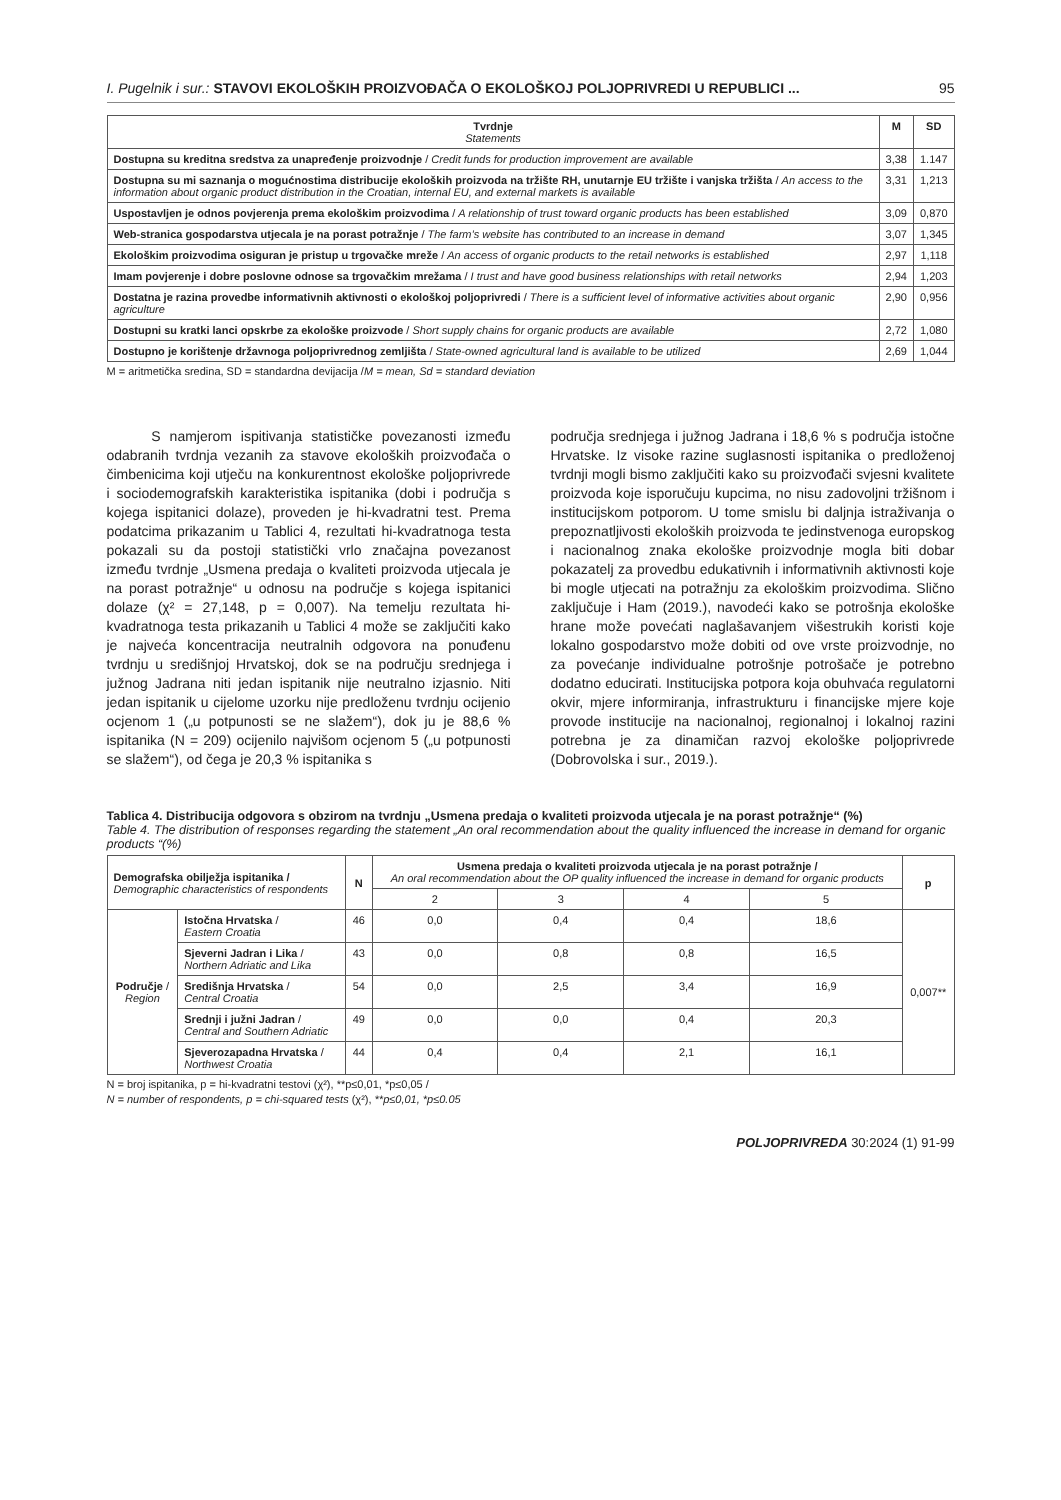I. Pugelnik i sur.: STAVOVI EKOLOŠKIH PROIZVOĐAČA O EKOLOŠKOJ POLJOPRIVREDI U REPUBLICI ... 95
| Tvrdnje Statements | M | SD |
| --- | --- | --- |
| Dostupna su kreditna sredstva za unapređenje proizvodnje / Credit funds for production improvement are available | 3,38 | 1.147 |
| Dostupna su mi saznanja o mogućnostima distribucije ekoloških proizvoda na tržište RH, unutarnje EU tržište i vanjska tržišta / An access to the information about organic product distribution in the Croatian, internal EU, and external markets is available | 3,31 | 1,213 |
| Uspostavljen je odnos povjerenja prema ekološkim proizvodima / A relationship of trust toward organic products has been established | 3,09 | 0,870 |
| Web-stranica gospodarstva utjecala je na porast potražnje / The farm’s website has contributed to an increase in demand | 3,07 | 1,345 |
| Ekološkim proizvodima osiguran je pristup u trgovačke mreže / An access of organic products to the retail networks is established | 2,97 | 1,118 |
| Imam povjerenje i dobre poslovne odnose sa trgovačkim mrežama / I trust and have good business relationships with retail networks | 2,94 | 1,203 |
| Dostatna je razina provedbe informativnih aktivnosti o ekološkoj poljoprivredi / There is a sufficient level of informative activities about organic agriculture | 2,90 | 0,956 |
| Dostupni su kratki lanci opskrbe za ekološke proizvode / Short supply chains for organic products are available | 2,72 | 1,080 |
| Dostupno je korištenje državnoga poljoprivrednog zemljišta / State-owned agricultural land is available to be utilized | 2,69 | 1,044 |
M = aritmetička sredina, SD = standardna devijacija /M = mean, Sd = standard deviation
S namjerom ispitivanja statističke povezanosti između odabranih tvrdnja vezanih za stavove ekoloških proizvođača o čimbenicima koji utječu na konkurentnost ekološke poljoprivrede i sociodemografskih karakteristika ispitanika (dobi i područja s kojega ispitanici dolaze), proveden je hi-kvadratni test. Prema podatcima prikazanim u Tablici 4, rezultati hi-kvadratnoga testa pokazali su da postoji statistički vrlo značajna povezanost između tvrdnje „Usmena predaja o kvaliteti proizvoda utjecala je na porast potražnje“ u odnosu na područje s kojega ispitanici dolaze (χ² = 27,148, p = 0,007). Na temelju rezultata hi-kvadratnoga testa prikazanih u Tablici 4 može se zaključiti kako je najveća koncentracija neutralnih odgovora na ponuđenu tvrdnju u središnjoj Hrvatskoj, dok se na području srednjega i južnog Jadrana niti jedan ispitanik nije neutralno izjasnio. Niti jedan ispitanik u cijelome uzorku nije predloženu tvrdnju ocijenio ocjenom 1 („u potpunosti se ne slažem“), dok ju je 88,6 % ispitanika (N = 209) ocijenilo najvišom ocjenom 5 („u potpunosti se slažem“), od čega je 20,3 % ispitanika s
područja srednjega i južnog Jadrana i 18,6 % s područja istočne Hrvatske. Iz visoke razine suglasnosti ispitanika o predloženoj tvrdnji mogli bismo zaključiti kako su proizvođači svjesni kvalitete proizvoda koje isporučuju kupcima, no nisu zadovoljni tržišnom i institucijskom potporom. U tome smislu bi daljnja istraživanja o prepoznatljivosti ekoloških proizvoda te jedinstvenoga europskog i nacionalnog znaka ekološke proizvodnje mogla biti dobar pokazatelj za provedbu edukativnih i informativnih aktivnosti koje bi mogle utjecati na potražnju za ekološkim proizvodima. Slično zaključuje i Ham (2019.), navodeći kako se potrošnja ekološke hrane može povećati naglašavanjem višestrukih koristi koje lokalno gospodarstvo može dobiti od ove vrste proizvodnje, no za povećanje individualne potrošnje potrošače je potrebno dodatno educirati. Institucijska potpora koja obuhvaća regulatorni okvir, mjere informiranja, infrastrukturu i financijske mjere koje provode institucije na nacionalnoj, regionalnoj i lokalnoj razini potrebna je za dinamičan razvoj ekološke poljoprivrede (Dobrovolska i sur., 2019.).
Tablica 4. Distribucija odgovora s obzirom na tvrdnju „Usmena predaja o kvaliteti proizvoda utjecala je na porast potražnje“ (%)
Table 4. The distribution of responses regarding the statement „An oral recommendation about the quality influenced the increase in demand for organic products “(%)
| Demografska obilježja ispitanika / Demographic characteristics of respondents | | N | Usmena predaja o kvaliteti proizvoda utjecala je na porast potražnje / An oral recommendation about the OP quality influenced the increase in demand for organic products | | | | p |
| --- | --- | --- | --- | --- | --- | --- | --- |
| | | | 2 | 3 | 4 | 5 | |
| Područje / Region | Istočna Hrvatska / Eastern Croatia | 46 | 0,0 | 0,4 | 0,4 | 18,6 | 0,007** |
| | Sjeverni Jadran i Lika / Northern Adriatic and Lika | 43 | 0,0 | 0,8 | 0,8 | 16,5 | |
| | Središnja Hrvatska / Central Croatia | 54 | 0,0 | 2,5 | 3,4 | 16,9 | |
| | Srednji i južni Jadran / Central and Southern Adriatic | 49 | 0,0 | 0,0 | 0,4 | 20,3 | |
| | Sjeverozapadna Hrvatska / Northwest Croatia | 44 | 0,4 | 0,4 | 2,1 | 16,1 | |
N = broj ispitanika, p = hi-kvadratni testovi (χ²), **p≤0,01, *p≤0,05 /
N = number of respondents, p = chi-squared tests (χ²), **p≤0,01, *p≤0.05
POLJOPRIVREDA 30:2024 (1) 91-99